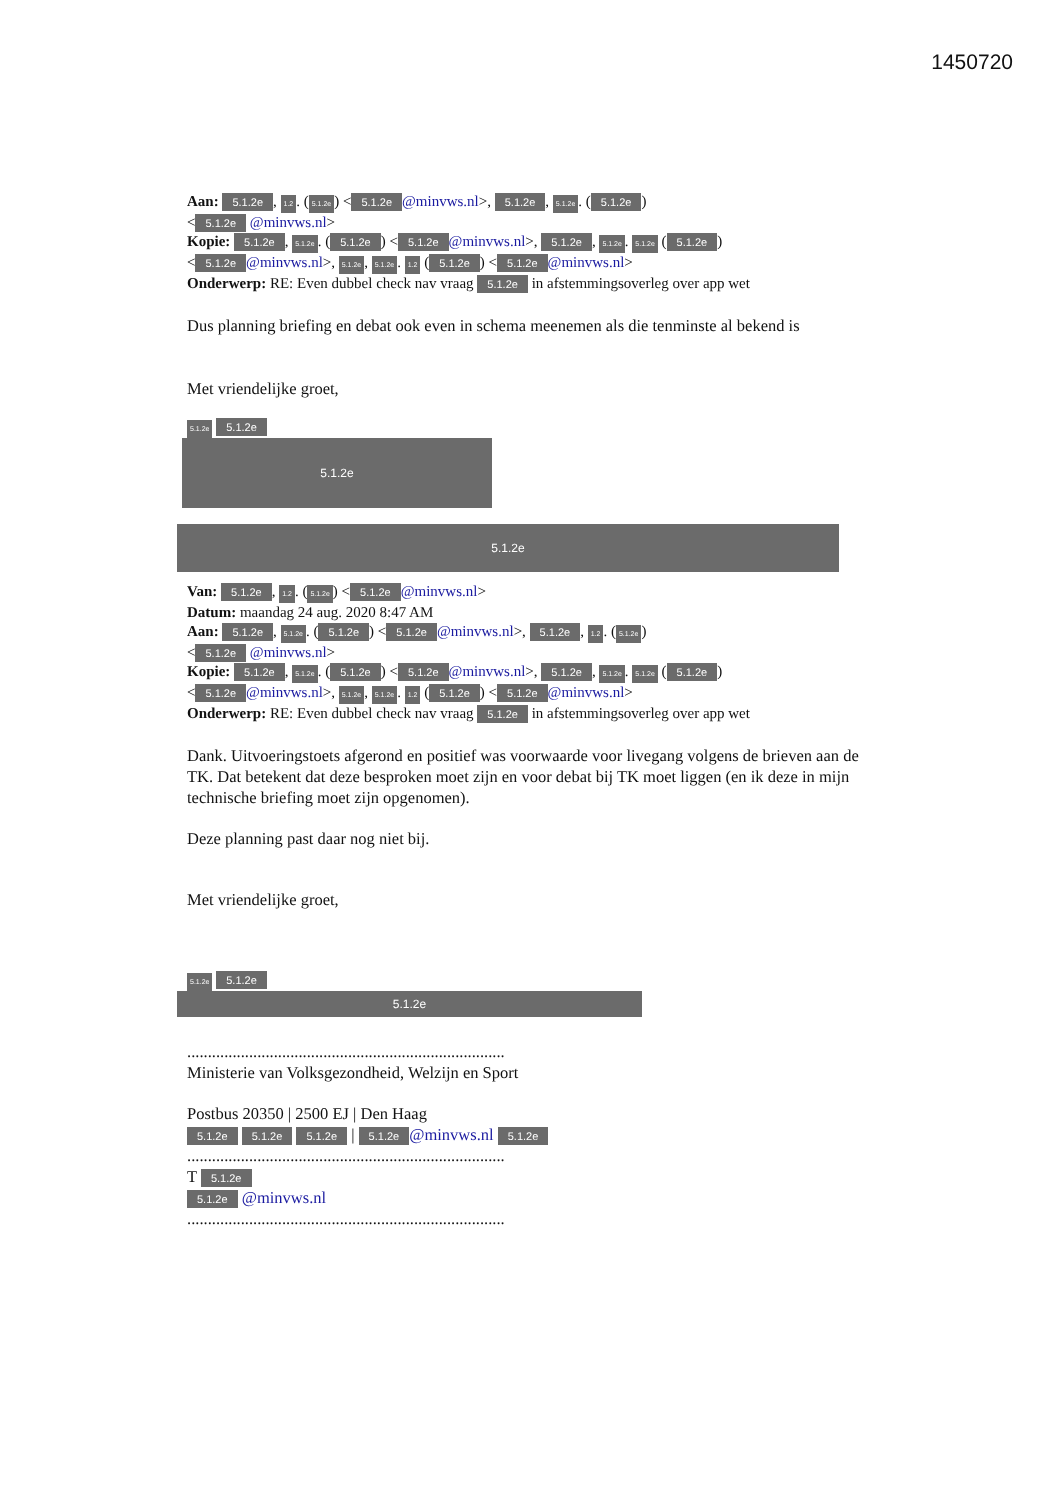1450720
Aan: 5.1.2e, 1.2. (5.1.2e) < 5.1.2e @minvws.nl>, 5.1.2e, 5.1.2e. (5.1.2e)
< 5.1.2e @minvws.nl>
Kopie: 5.1.2e, 5.1.2e. (5.1.2e) < 5.1.2e @minvws.nl>, 5.1.2e, 5.1.2e. 5.1.2e (5.1.2e)
< 5.1.2e @minvws.nl>, 5.1.2e, 5.1.2e. 1.2 (5.1.2e) < 5.1.2e @minvws.nl>
Onderwerp: RE: Even dubbel check nav vraag 5.1.2e in afstemmingsoverleg over app wet
Dus planning briefing en debat ook even in schema meenemen als die tenminste al bekend is
Met vriendelijke groet,
5.1.2e 5.1.2e
5.1.2e
5.1.2e
Van: 5.1.2e, 1.2. (5.1.2e) < 5.1.2e @minvws.nl>
Datum: maandag 24 aug. 2020 8:47 AM
Aan: 5.1.2e, 5.1.2e. (5.1.2e) < 5.1.2e @minvws.nl>, 5.1.2e, 1.2. (5.1.2e)
< 5.1.2e @minvws.nl>
Kopie: 5.1.2e, 5.1.2e. (5.1.2e) < 5.1.2e @minvws.nl>, 5.1.2e, 5.1.2e. 5.1.2e (5.1.2e)
< 5.1.2e @minvws.nl>, 5.1.2e, 5.1.2e. 1.2 (5.1.2e) < 5.1.2e @minvws.nl>
Onderwerp: RE: Even dubbel check nav vraag 5.1.2e in afstemmingsoverleg over app wet
Dank. Uitvoeringstoets afgerond en positief was voorwaarde voor livegang volgens de brieven aan de TK. Dat betekent dat deze besproken moet zijn en voor debat bij TK moet liggen (en ik deze in mijn technische briefing moet zijn opgenomen).
Deze planning past daar nog niet bij.
Met vriendelijke groet,
5.1.2e 5.1.2e
5.1.2e
.............................................................................
Ministerie van Volksgezondheid, Welzijn en Sport
Postbus 20350 | 2500 EJ | Den Haag
5.1.2e 5.1.2e 5.1.2e | 5.1.2e @minvws.nl 5.1.2e
.............................................................................
T 5.1.2e
5.1.2e @minvws.nl
.............................................................................